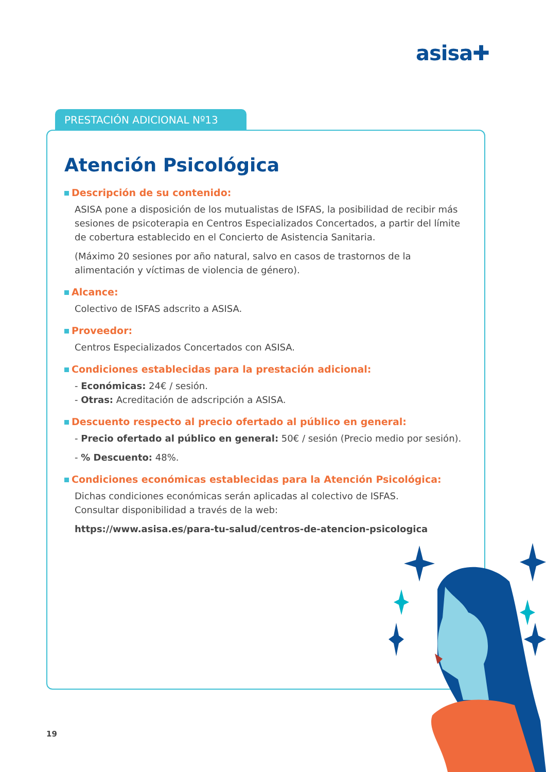asisa✚
PRESTACIÓN ADICIONAL Nº13
Atención Psicológica
Descripción de su contenido:
ASISA pone a disposición de los mutualistas de ISFAS, la posibilidad de recibir más sesiones de psicoterapia en Centros Especializados Concertados, a partir del límite de cobertura establecido en el Concierto de Asistencia Sanitaria.
(Máximo 20 sesiones por año natural, salvo en casos de trastornos de la alimentación y víctimas de violencia de género).
Alcance:
Colectivo de ISFAS adscrito a ASISA.
Proveedor:
Centros Especializados Concertados con ASISA.
Condiciones establecidas para la prestación adicional:
- Económicas: 24€ / sesión.
- Otras: Acreditación de adscripción a ASISA.
Descuento respecto al precio ofertado al público en general:
- Precio ofertado al público en general: 50€ / sesión (Precio medio por sesión).
- % Descuento: 48%.
Condiciones económicas establecidas para la Atención Psicológica:
Dichas condiciones económicas serán aplicadas al colectivo de ISFAS.
Consultar disponibilidad a través de la web:
https://www.asisa.es/para-tu-salud/centros-de-atencion-psicologica
19